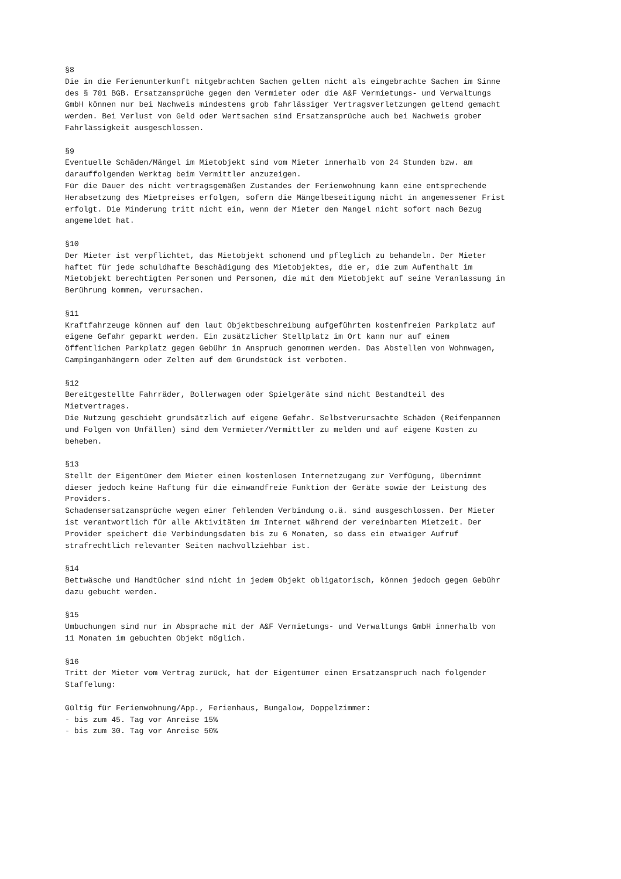§8 Die in die Ferienunterkunft mitgebrachten Sachen gelten nicht als eingebrachte Sachen im Sinne des § 701 BGB. Ersatzansprüche gegen den Vermieter oder die A&F Vermietungs- und Verwaltungs GmbH können nur bei Nachweis mindestens grob fahrlässiger Vertragsverletzungen geltend gemacht werden. Bei Verlust von Geld oder Wertsachen sind Ersatzansprüche auch bei Nachweis grober Fahrlässigkeit ausgeschlossen. §9 Eventuelle Schäden/Mängel im Mietobjekt sind vom Mieter innerhalb von 24 Stunden bzw. am darauffolgenden Werktag beim Vermittler anzuzeigen. Für die Dauer des nicht vertragsgemäßen Zustandes der Ferienwohnung kann eine entsprechende Herabsetzung des Mietpreises erfolgen, sofern die Mängelbeseitigung nicht in angemessener Frist erfolgt. Die Minderung tritt nicht ein, wenn der Mieter den Mangel nicht sofort nach Bezug angemeldet hat. §10 Der Mieter ist verpflichtet, das Mietobjekt schonend und pfleglich zu behandeln. Der Mieter haftet für jede schuldhafte Beschädigung des Mietobjektes, die er, die zum Aufenthalt im Mietobjekt berechtigten Personen und Personen, die mit dem Mietobjekt auf seine Veranlassung in Berührung kommen, verursachen. §11 Kraftfahrzeuge können auf dem laut Objektbeschreibung aufgeführten kostenfreien Parkplatz auf eigene Gefahr geparkt werden. Ein zusätzlicher Stellplatz im Ort kann nur auf einem öffentlichen Parkplatz gegen Gebühr in Anspruch genommen werden. Das Abstellen von Wohnwagen, Campinganhängern oder Zelten auf dem Grundstück ist verboten. §12 Bereitgestellte Fahrräder, Bollerwagen oder Spielgeräte sind nicht Bestandteil des Mietvertrages. Die Nutzung geschieht grundsätzlich auf eigene Gefahr. Selbstverursachte Schäden (Reifenpannen und Folgen von Unfällen) sind dem Vermieter/Vermittler zu melden und auf eigene Kosten zu beheben. §13 Stellt der Eigentümer dem Mieter einen kostenlosen Internetzugang zur Verfügung, übernimmt dieser jedoch keine Haftung für die einwandfreie Funktion der Geräte sowie der Leistung des Providers. Schadensersatzansprüche wegen einer fehlenden Verbindung o.ä. sind ausgeschlossen. Der Mieter ist verantwortlich für alle Aktivitäten im Internet während der vereinbarten Mietzeit. Der Provider speichert die Verbindungsdaten bis zu 6 Monaten, so dass ein etwaiger Aufruf strafrechtlich relevanter Seiten nachvollziehbar ist. §14 Bettwäsche und Handtücher sind nicht in jedem Objekt obligatorisch, können jedoch gegen Gebühr dazu gebucht werden. §15 Umbuchungen sind nur in Absprache mit der A&F Vermietungs- und Verwaltungs GmbH innerhalb von 11 Monaten im gebuchten Objekt möglich. §16 Tritt der Mieter vom Vertrag zurück, hat der Eigentümer einen Ersatzanspruch nach folgender Staffelung: Gültig für Ferienwohnung/App., Ferienhaus, Bungalow, Doppelzimmer: - bis zum 45. Tag vor Anreise 15% - bis zum 30. Tag vor Anreise 50%